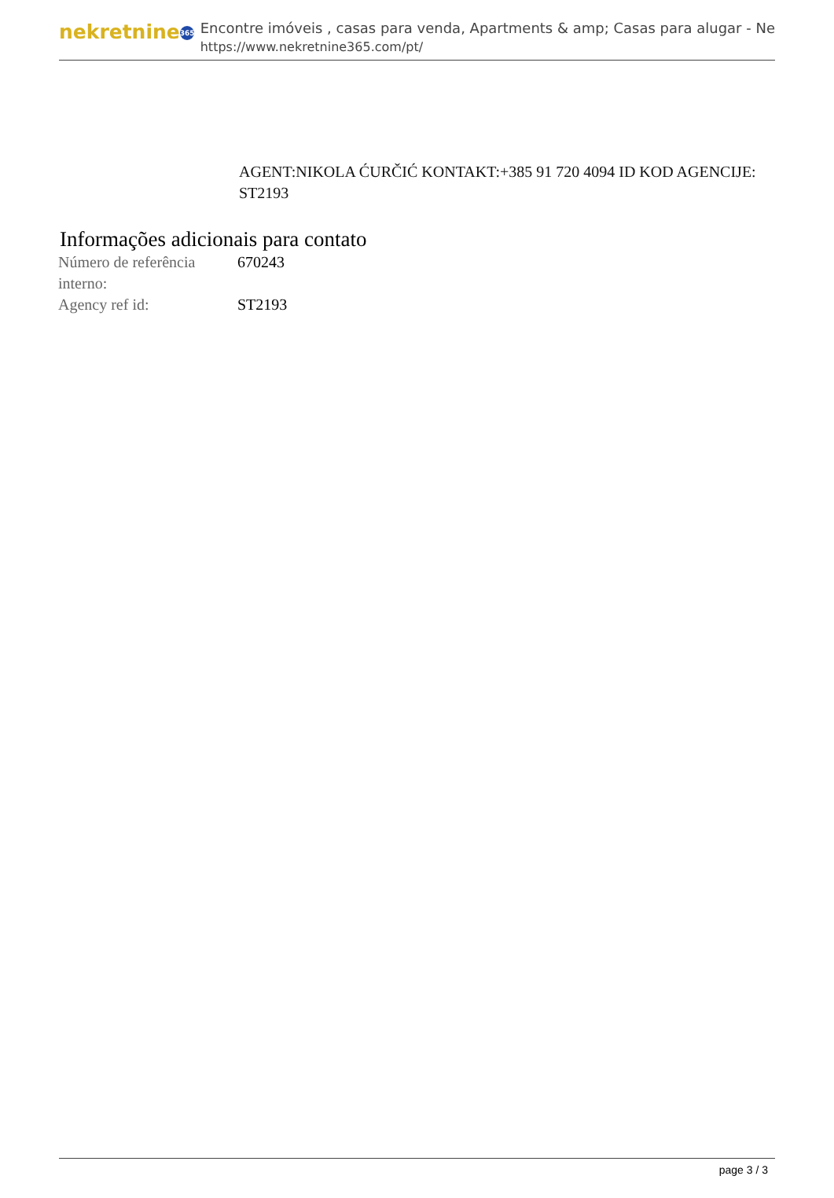nekretnine 365
Encontre imóveis , casas para venda, Apartments & amp; Casas para alugar - Ne
https://www.nekretnine365.com/pt/
AGENT:NIKOLA ĆURČIĆ KONTAKT:+385 91 720 4094 ID KOD AGENCIJE: ST2193
Informações adicionais para contato
| Número de referência interno: | 670243 |
| Agency ref id: | ST2193 |
page 3 / 3